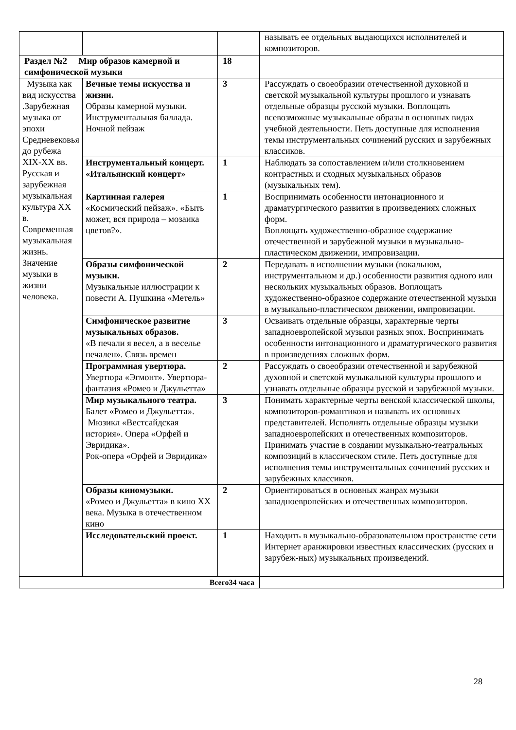| | | | называть ее отдельных выдающихся исполнителей и композиторов. |
| Раздел №2 Мир образов камерной и симфонической музыки | | 18 | |
| Музыка как вид искусства .Зарубежная музыка от эпохи Средневековья до рубежа XIX-XX вв. Русская и зарубежная музыкальная культура XX в. Современная музыкальная жизнь. Значение музыки в жизни человека. | Вечные темы искусства и жизни. Образы камерной музыки. Инструментальная баллада. Ночной пейзаж | 3 | Рассуждать о своеобразии отечественной духовной и светской музыкальной культуры прошлого и узнавать отдельные образцы русской музыки. Воплощать всевозможные музыкальные образы в основных видах учебной деятельности. Петь доступные для исполнения темы инструментальных сочинений русских и зарубежных классиков. |
| | Инструментальный концерт. «Итальянский концерт» | 1 | Наблюдать за сопоставлением и/или столкновением контрастных и сходных музыкальных образов (музыкальных тем). |
| | Картинная галерея «Космический пейзаж». «Быть может, вся природа – мозаика цветов?». | 1 | Воспринимать особенности интонационного и драматургического развития в произведениях сложных форм. Воплощать художественно-образное содержание отечественной и зарубежной музыки в музыкально-пластическом движении, импровизации. |
| | Образы симфонической музыки. Музыкальные иллюстрации к повести А. Пушкина «Метель» | 2 | Передавать в исполнении музыки (вокальном, инструментальном и др.) особенности развития одного или нескольких музыкальных образов. Воплощать художественно-образное содержание отечественной музыки в музыкально-пластическом движении, импровизации. |
| | Симфоническое развитие музыкальных образов. «В печали я весел, а в веселье печален». Связь времен | 3 | Осваивать отдельные образцы, характерные черты западноевропейской музыки разных эпох. Воспринимать особенности интонационного и драматургического развития в произведениях сложных форм. |
| | Программная увертюра. Увертюра «Эгмонт». Увертюра-фантазия «Ромео и Джульетта» | 2 | Рассуждать о своеобразии отечественной и зарубежной духовной и светской музыкальной культуры прошлого и узнавать отдельные образцы русской и зарубежной музыки. |
| | Мир музыкального театра. Балет «Ромео и Джульетта». Мюзикл «Вестсайдская история». Опера «Орфей и Эвридика». Рок-опера «Орфей и Эвридика» | 3 | Понимать характерные черты венской классической школы, композиторов-романтиков и называть их основных представителей. Исполнять отдельные образцы музыки западноевропейских и отечественных композиторов. Принимать участие в создании музыкально-театральных композиций в классическом стиле. Петь доступные для исполнения темы инструментальных сочинений русских и зарубежных классиков. |
| | Образы киномузыки. «Ромео и Джульетта» в кино XX века. Музыка в отечественном кино | 2 | Ориентироваться в основных жанрах музыки западноевропейских и отечественных композиторов. |
| | Исследовательский проект. | 1 | Находить в музыкально-образовательном пространстве сети Интернет аранжировки известных классических (русских и зарубеж-ных) музыкальных произведений. |
| Всего34 часа | | | |
28